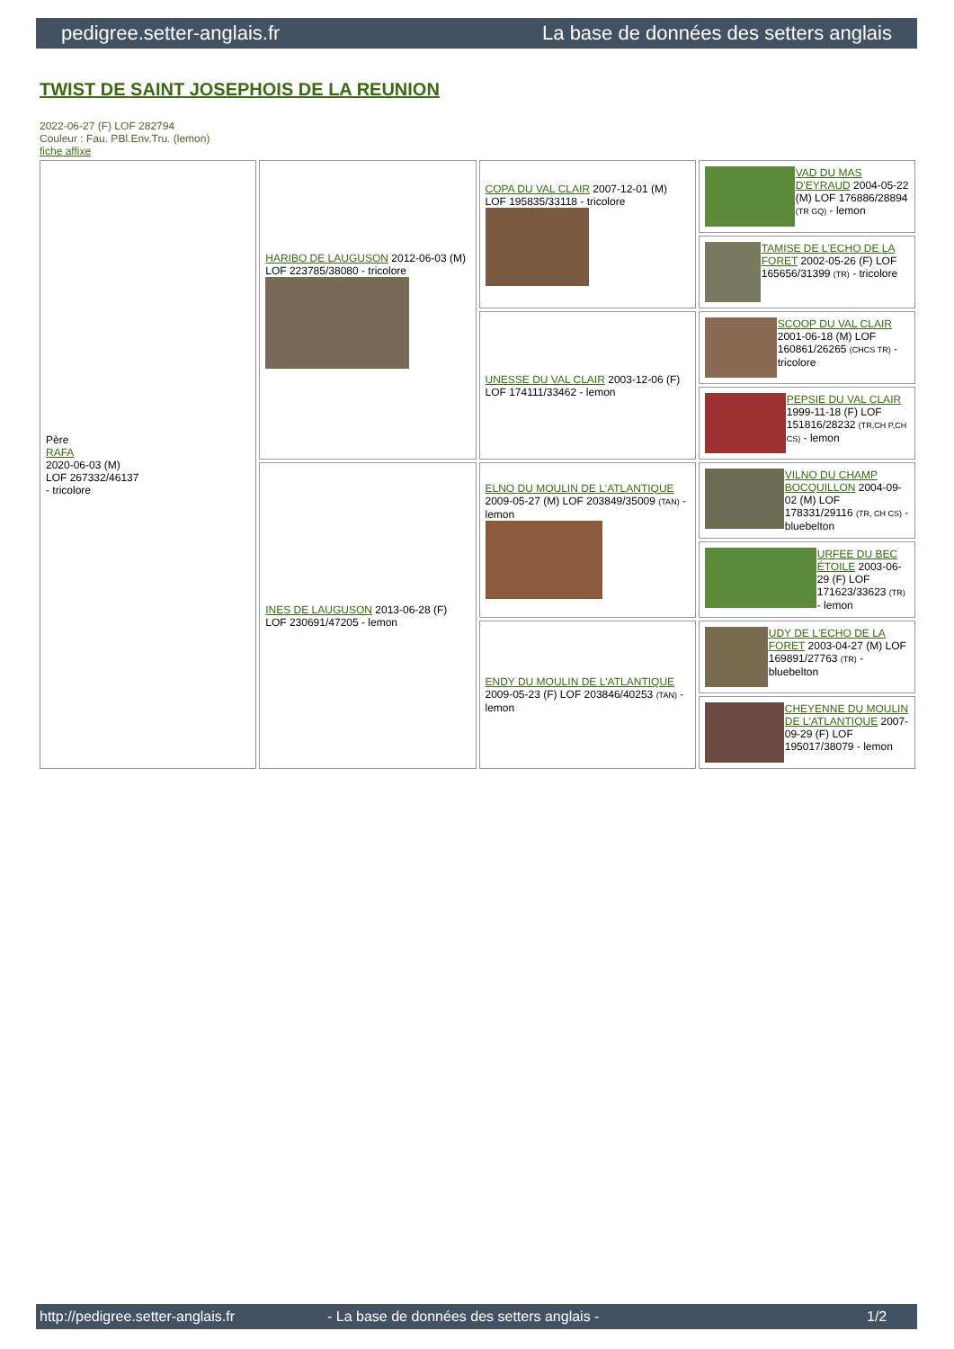pedigree.setter-anglais.fr La base de données des setters anglais
TWIST DE SAINT JOSEPHOIS DE LA REUNION
2022-06-27 (F) LOF 282794
Couleur : Fau. PBl.Env.Tru. (lemon)
fiche affixe
| Père RAFA 2020-06-03 (M) LOF 267332/46137 - tricolore | HARIBO DE LAUGUSON 2012-06-03 (M) LOF 223785/38080 - tricolore | COPA DU VAL CLAIR 2007-12-01 (M) LOF 195835/33118 - tricolore | VAD DU MAS D'EYRAUD 2004-05-22 (M) LOF 176886/28894 (TR GQ) - lemon |
| | | | TAMISE DE L'ECHO DE LA FORET 2002-05-26 (F) LOF 165656/31399 (TR) - tricolore |
| | | UNESSE DU VAL CLAIR 2003-12-06 (F) LOF 174111/33462 - lemon | SCOOP DU VAL CLAIR 2001-06-18 (M) LOF 160861/26265 (CHCS TR) - tricolore |
| | | | PEPSIE DU VAL CLAIR 1999-11-18 (F) LOF 151816/28232 (TR,CH P,CH CS) - lemon |
| | INES DE LAUGUSON 2013-06-28 (F) LOF 230691/47205 - lemon | ELNO DU MOULIN DE L'ATLANTIQUE 2009-05-27 (M) LOF 203849/35009 (TAN) - lemon | VILNO DU CHAMP BOCQUILLON 2004-09-02 (M) LOF 178331/29116 (TR, CH CS) - bluebelton |
| | | | URFEE DU BEC ÉTOILE 2003-06-29 (F) LOF 171623/33623 (TR) - lemon |
| | | ENDY DU MOULIN DE L'ATLANTIQUE 2009-05-23 (F) LOF 203846/40253 (TAN) - lemon | UDY DE L'ECHO DE LA FORET 2003-04-27 (M) LOF 169891/27763 (TR) - bluebelton |
| | | | CHEYENNE DU MOULIN DE L'ATLANTIQUE 2007-09-29 (F) LOF 195017/38079 - lemon |
http://pedigree.setter-anglais.fr - La base de données des setters anglais - 1/2